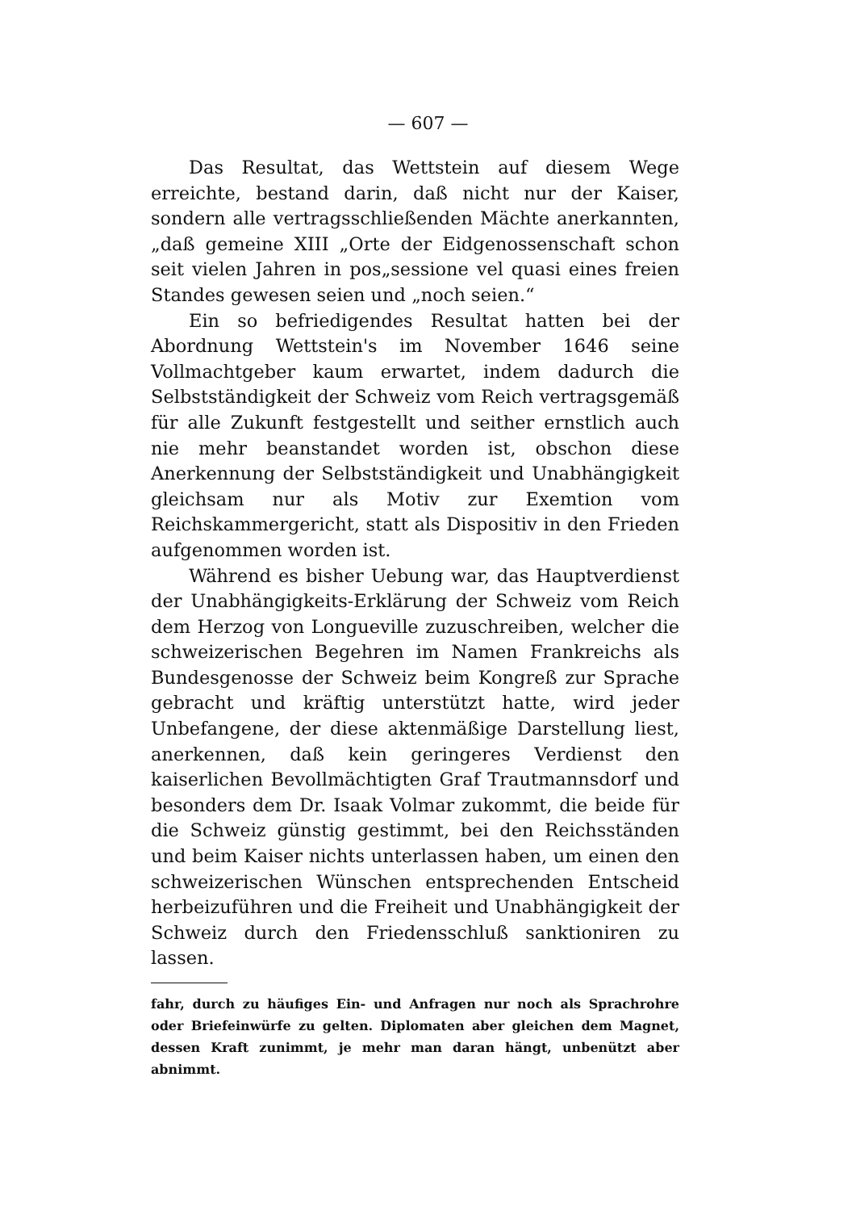— 607 —
Das Resultat, das Wettstein auf diesem Wege erreichte, bestand darin, daß nicht nur der Kaiser, sondern alle vertragsschließenden Mächte anerkannten, „daß gemeine XIII „Orte der Eidgenossenschaft schon seit vielen Jahren in pos„sessione vel quasi eines freien Standes gewesen seien und „noch seien.“
Ein so befriedigendes Resultat hatten bei der Abordnung Wettstein's im November 1646 seine Vollmachtgeber kaum erwartet, indem dadurch die Selbstständigkeit der Schweiz vom Reich vertragsgemäß für alle Zukunft festgestellt und seither ernstlich auch nie mehr beanstandet worden ist, obschon diese Anerkennung der Selbstständigkeit und Unabhängigkeit gleichsam nur als Motiv zur Exemtion vom Reichskammergericht, statt als Dispositiv in den Frieden aufgenommen worden ist.
Während es bisher Uebung war, das Hauptverdienst der Unabhängigkeits-Erklärung der Schweiz vom Reich dem Herzog von Longueville zuzuschreiben, welcher die schweizerischen Begehren im Namen Frankreichs als Bundesgenosse der Schweiz beim Kongreß zur Sprache gebracht und kräftig unterstützt hatte, wird jeder Unbefangene, der diese aktenmäßige Darstellung liest, anerkennen, daß kein geringeres Verdienst den kaiserlichen Bevollmächtigten Graf Trautmannsdorf und besonders dem Dr. Isaak Volmar zukommt, die beide für die Schweiz günstig gestimmt, bei den Reichsständen und beim Kaiser nichts unterlassen haben, um einen den schweizerischen Wünschen entsprechenden Entscheid herbeizuführen und die Freiheit und Unabhängigkeit der Schweiz durch den Friedensschluß sanktioniren zu lassen.
fahr, durch zu häufiges Ein- und Anfragen nur noch als Sprachrohre oder Briefeinwürfe zu gelten. Diplomaten aber gleichen dem Magnet, dessen Kraft zunimmt, je mehr man daran hängt, unbenützt aber abnimmt.